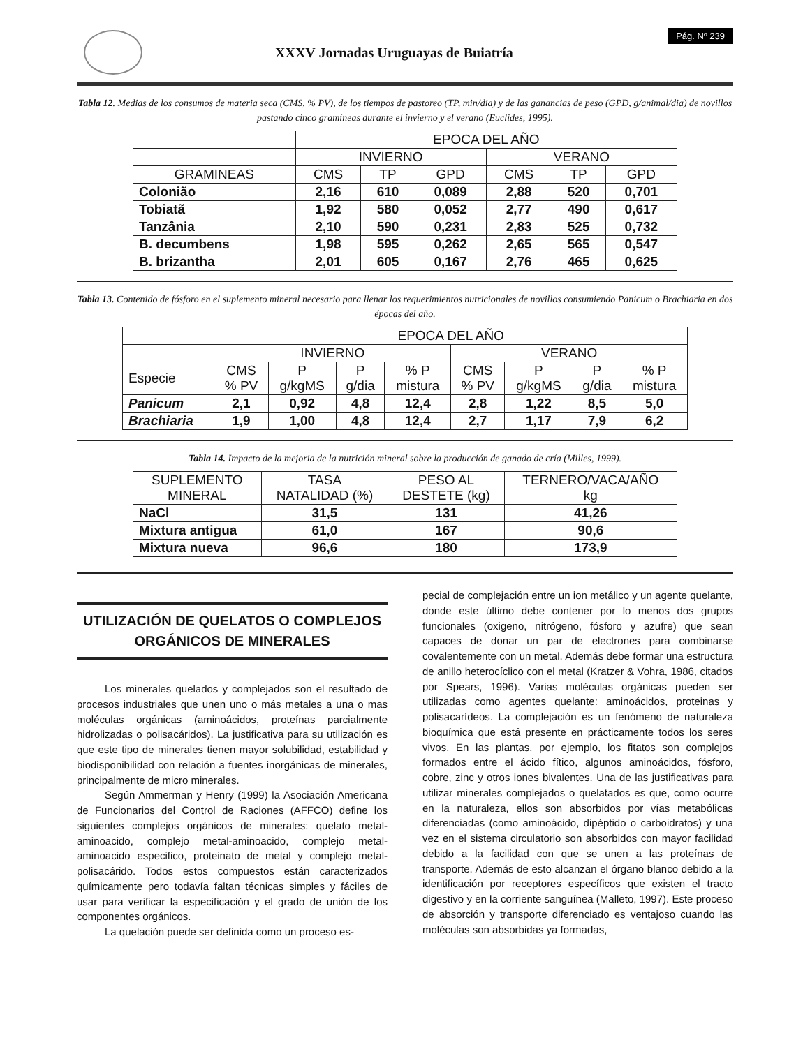XXXV Jornadas Uruguayas de Buiatría
Pág. Nº 239
Tabla 12. Medias de los consumos de materia seca (CMS, % PV), de los tiempos de pastoreo (TP, min/dia) y de las ganancias de peso (GPD, g/animal/dia) de novillos pastando cinco gramíneas durante el invierno y el verano (Euclides, 1995).
| | EPOCA DEL AÑO | | | | | |
| --- | --- | --- | --- | --- | --- | --- |
| | INVIERNO | | | VERANO | | |
| GRAMINEAS | CMS | TP | GPD | CMS | TP | GPD |
| Colonião | 2,16 | 610 | 0,089 | 2,88 | 520 | 0,701 |
| Tobiatã | 1,92 | 580 | 0,052 | 2,77 | 490 | 0,617 |
| Tanzânia | 2,10 | 590 | 0,231 | 2,83 | 525 | 0,732 |
| B. decumbens | 1,98 | 595 | 0,262 | 2,65 | 565 | 0,547 |
| B. brizantha | 2,01 | 605 | 0,167 | 2,76 | 465 | 0,625 |
Tabla 13. Contenido de fósforo en el suplemento mineral necesario para llenar los requerimientos nutricionales de novillos consumiendo Panicum o Brachiaria en dos épocas del año.
| | EPOCA DEL AÑO | | | | | | | |
| --- | --- | --- | --- | --- | --- | --- | --- | --- |
| | INVIERNO | | | | VERANO | | | |
| Especie | CMS % PV | P g/kgMS | P g/dia | % P mistura | CMS % PV | P g/kgMS | P g/dia | % P mistura |
| Panicum | 2,1 | 0,92 | 4,8 | 12,4 | 2,8 | 1,22 | 8,5 | 5,0 |
| Brachiaria | 1,9 | 1,00 | 4,8 | 12,4 | 2,7 | 1,17 | 7,9 | 6,2 |
Tabla 14. Impacto de la mejoria de la nutrición mineral sobre la producción de ganado de cría (Milles, 1999).
| SUPLEMENTO MINERAL | TASA NATALIDAD (%) | PESO AL DESTETE (kg) | TERNERO/VACA/AÑO kg |
| --- | --- | --- | --- |
| NaCl | 31,5 | 131 | 41,26 |
| Mixtura antigua | 61,0 | 167 | 90,6 |
| Mixtura nueva | 96,6 | 180 | 173,9 |
UTILIZACIÓN DE QUELATOS O COMPLEJOS ORGÁNICOS DE MINERALES
Los minerales quelados y complejados son el resultado de procesos industriales que unen uno o más metales a una o mas moléculas orgánicas (aminoácidos, proteínas parcialmente hidrolizadas o polisacáridos). La justificativa para su utilización es que este tipo de minerales tienen mayor solubilidad, estabilidad y biodisponibilidad con relación a fuentes inorgánicas de minerales, principalmente de micro minerales.
Según Ammerman y Henry (1999) la Asociación Americana de Funcionarios del Control de Raciones (AFFCO) define los siguientes complejos orgánicos de minerales: quelato metal-aminoacido, complejo metal-aminoacido, complejo metal-aminoacido especifico, proteinato de metal y complejo metal-polisacárido. Todos estos compuestos están caracterizados químicamente pero todavía faltan técnicas simples y fáciles de usar para verificar la especificación y el grado de unión de los componentes orgánicos.
La quelación puede ser definida como un proceso es-
pecial de complejación entre un ion metálico y un agente quelante, donde este último debe contener por lo menos dos grupos funcionales (oxigeno, nitrógeno, fósforo y azufre) que sean capaces de donar un par de electrones para combinarse covalentemente con un metal. Además debe formar una estructura de anillo heterocíclico con el metal (Kratzer & Vohra, 1986, citados por Spears, 1996). Varias moléculas orgánicas pueden ser utilizadas como agentes quelante: aminoácidos, proteinas y polisacarídeos. La complejación es un fenómeno de naturaleza bioquímica que está presente en prácticamente todos los seres vivos. En las plantas, por ejemplo, los fitatos son complejos formados entre el ácido fítico, algunos aminoácidos, fósforo, cobre, zinc y otros iones bivalentes. Una de las justificativas para utilizar minerales complejados o quelatados es que, como ocurre en la naturaleza, ellos son absorbidos por vías metabólicas diferenciadas (como aminoácido, dipéptido o carboidratos) y una vez en el sistema circulatorio son absorbidos con mayor facilidad debido a la facilidad con que se unen a las proteínas de transporte. Además de esto alcanzan el órgano blanco debido a la identificación por receptores específicos que existen el tracto digestivo y en la corriente sanguínea (Malleto, 1997). Este proceso de absorción y transporte diferenciado es ventajoso cuando las moléculas son absorbidas ya formadas,